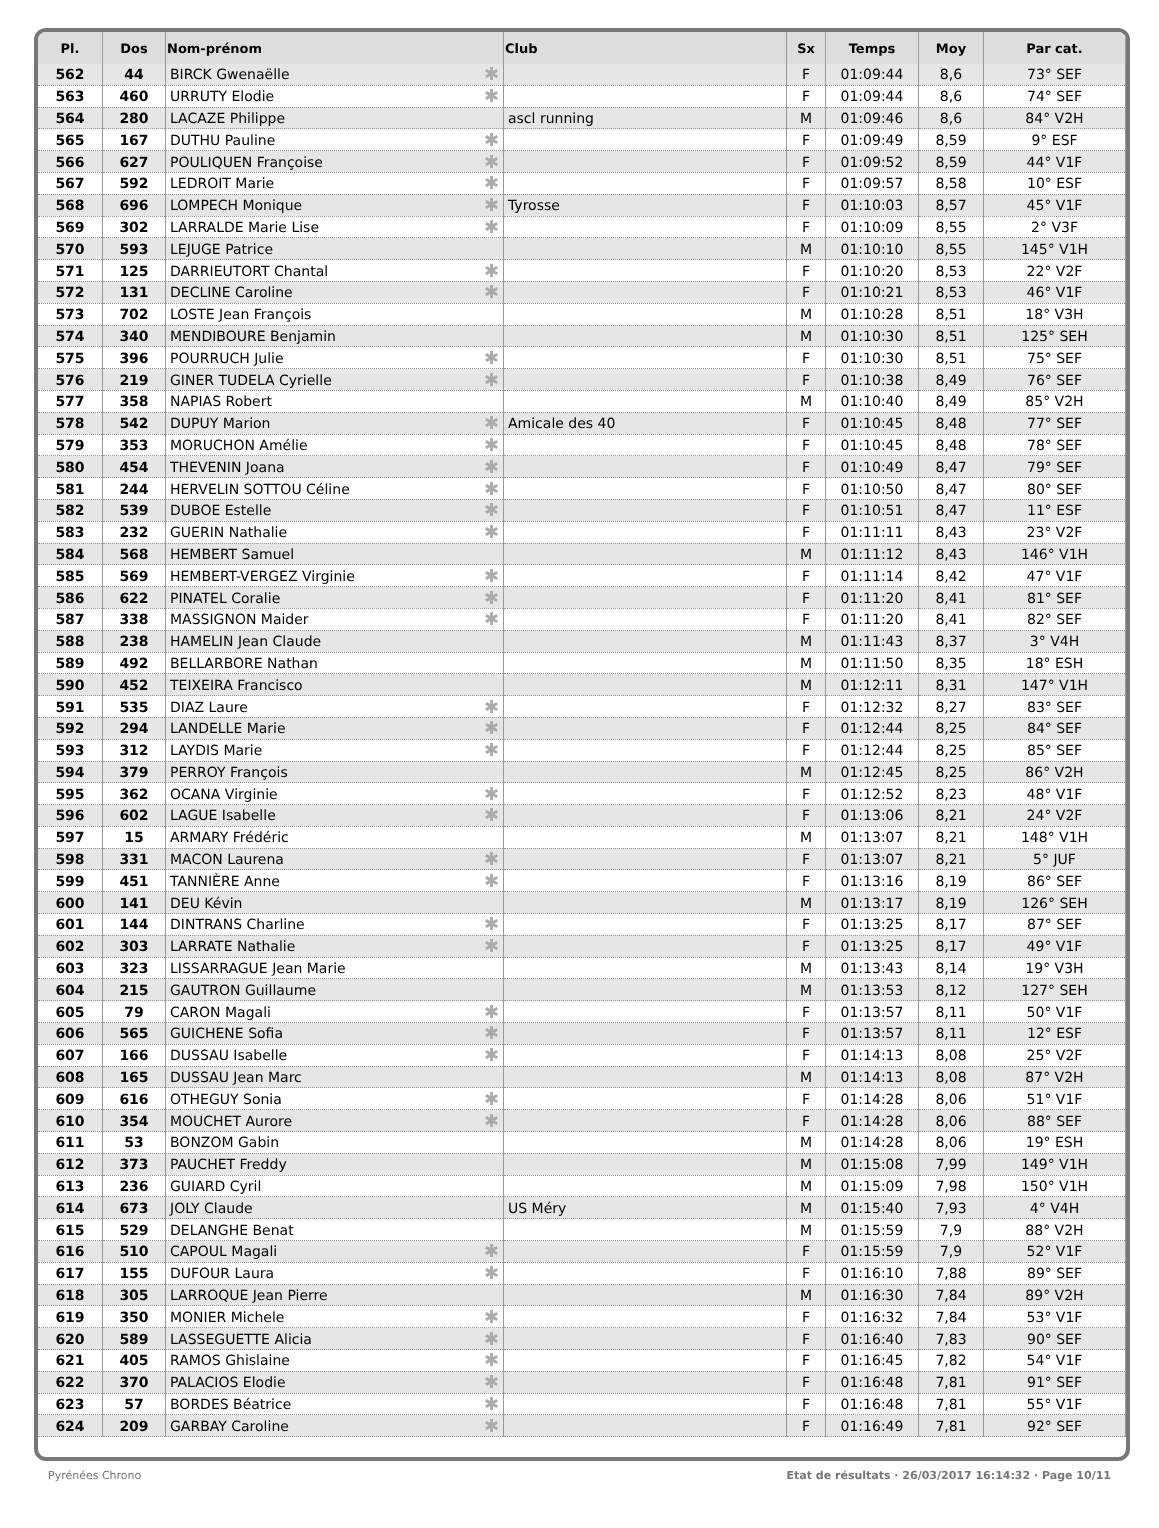| Pl. | Dos | Nom-prénom | Club | Sx | Temps | Moy | Par cat. |
| --- | --- | --- | --- | --- | --- | --- | --- |
| 562 | 44 | BIRCK Gwenaëlle ✱ | | F | 01:09:44 | 8,6 | 73° SEF |
| 563 | 460 | URRUTY Elodie ✱ | | F | 01:09:44 | 8,6 | 74° SEF |
| 564 | 280 | LACAZE Philippe | ascl running | M | 01:09:46 | 8,6 | 84° V2H |
| 565 | 167 | DUTHU Pauline ✱ | | F | 01:09:49 | 8,59 | 9° ESF |
| 566 | 627 | POULIQUEN Françoise ✱ | | F | 01:09:52 | 8,59 | 44° V1F |
| 567 | 592 | LEDROIT Marie ✱ | | F | 01:09:57 | 8,58 | 10° ESF |
| 568 | 696 | LOMPECH Monique ✱ | Tyrosse | F | 01:10:03 | 8,57 | 45° V1F |
| 569 | 302 | LARRALDE Marie Lise ✱ | | F | 01:10:09 | 8,55 | 2° V3F |
| 570 | 593 | LEJUGE Patrice | | M | 01:10:10 | 8,55 | 145° V1H |
| 571 | 125 | DARRIEUTORT Chantal ✱ | | F | 01:10:20 | 8,53 | 22° V2F |
| 572 | 131 | DECLINE Caroline ✱ | | F | 01:10:21 | 8,53 | 46° V1F |
| 573 | 702 | LOSTE Jean François | | M | 01:10:28 | 8,51 | 18° V3H |
| 574 | 340 | MENDIBOURE Benjamin | | M | 01:10:30 | 8,51 | 125° SEH |
| 575 | 396 | POURRUCH Julie ✱ | | F | 01:10:30 | 8,51 | 75° SEF |
| 576 | 219 | GINER TUDELA Cyrielle ✱ | | F | 01:10:38 | 8,49 | 76° SEF |
| 577 | 358 | NAPIAS Robert | | M | 01:10:40 | 8,49 | 85° V2H |
| 578 | 542 | DUPUY Marion ✱ | Amicale des 40 | F | 01:10:45 | 8,48 | 77° SEF |
| 579 | 353 | MORUCHON Amélie ✱ | | F | 01:10:45 | 8,48 | 78° SEF |
| 580 | 454 | THEVENIN Joana ✱ | | F | 01:10:49 | 8,47 | 79° SEF |
| 581 | 244 | HERVELIN SOTTOU Céline ✱ | | F | 01:10:50 | 8,47 | 80° SEF |
| 582 | 539 | DUBOE Estelle ✱ | | F | 01:10:51 | 8,47 | 11° ESF |
| 583 | 232 | GUERIN Nathalie ✱ | | F | 01:11:11 | 8,43 | 23° V2F |
| 584 | 568 | HEMBERT Samuel | | M | 01:11:12 | 8,43 | 146° V1H |
| 585 | 569 | HEMBERT-VERGEZ Virginie ✱ | | F | 01:11:14 | 8,42 | 47° V1F |
| 586 | 622 | PINATEL Coralie ✱ | | F | 01:11:20 | 8,41 | 81° SEF |
| 587 | 338 | MASSIGNON Maider ✱ | | F | 01:11:20 | 8,41 | 82° SEF |
| 588 | 238 | HAMELIN Jean Claude | | M | 01:11:43 | 8,37 | 3° V4H |
| 589 | 492 | BELLARBORE Nathan | | M | 01:11:50 | 8,35 | 18° ESH |
| 590 | 452 | TEIXEIRA Francisco | | M | 01:12:11 | 8,31 | 147° V1H |
| 591 | 535 | DIAZ Laure ✱ | | F | 01:12:32 | 8,27 | 83° SEF |
| 592 | 294 | LANDELLE Marie ✱ | | F | 01:12:44 | 8,25 | 84° SEF |
| 593 | 312 | LAYDIS Marie ✱ | | F | 01:12:44 | 8,25 | 85° SEF |
| 594 | 379 | PERROY François | | M | 01:12:45 | 8,25 | 86° V2H |
| 595 | 362 | OCANA Virginie ✱ | | F | 01:12:52 | 8,23 | 48° V1F |
| 596 | 602 | LAGUE Isabelle ✱ | | F | 01:13:06 | 8,21 | 24° V2F |
| 597 | 15 | ARMARY Frédéric | | M | 01:13:07 | 8,21 | 148° V1H |
| 598 | 331 | MACON Laurena ✱ | | F | 01:13:07 | 8,21 | 5° JUF |
| 599 | 451 | TANNIÈRE Anne ✱ | | F | 01:13:16 | 8,19 | 86° SEF |
| 600 | 141 | DEU Kévin | | M | 01:13:17 | 8,19 | 126° SEH |
| 601 | 144 | DINTRANS Charline ✱ | | F | 01:13:25 | 8,17 | 87° SEF |
| 602 | 303 | LARRATE Nathalie ✱ | | F | 01:13:25 | 8,17 | 49° V1F |
| 603 | 323 | LISSARRAGUE Jean Marie | | M | 01:13:43 | 8,14 | 19° V3H |
| 604 | 215 | GAUTRON Guillaume | | M | 01:13:53 | 8,12 | 127° SEH |
| 605 | 79 | CARON Magali ✱ | | F | 01:13:57 | 8,11 | 50° V1F |
| 606 | 565 | GUICHENE Sofia ✱ | | F | 01:13:57 | 8,11 | 12° ESF |
| 607 | 166 | DUSSAU Isabelle ✱ | | F | 01:14:13 | 8,08 | 25° V2F |
| 608 | 165 | DUSSAU Jean Marc | | M | 01:14:13 | 8,08 | 87° V2H |
| 609 | 616 | OTHEGUY Sonia ✱ | | F | 01:14:28 | 8,06 | 51° V1F |
| 610 | 354 | MOUCHET Aurore ✱ | | F | 01:14:28 | 8,06 | 88° SEF |
| 611 | 53 | BONZOM Gabin | | M | 01:14:28 | 8,06 | 19° ESH |
| 612 | 373 | PAUCHET Freddy | | M | 01:15:08 | 7,99 | 149° V1H |
| 613 | 236 | GUIARD Cyril | | M | 01:15:09 | 7,98 | 150° V1H |
| 614 | 673 | JOLY Claude | US Méry | M | 01:15:40 | 7,93 | 4° V4H |
| 615 | 529 | DELANGHE Benat | | M | 01:15:59 | 7,9 | 88° V2H |
| 616 | 510 | CAPOUL Magali ✱ | | F | 01:15:59 | 7,9 | 52° V1F |
| 617 | 155 | DUFOUR Laura ✱ | | F | 01:16:10 | 7,88 | 89° SEF |
| 618 | 305 | LARROQUE Jean Pierre | | M | 01:16:30 | 7,84 | 89° V2H |
| 619 | 350 | MONIER Michele ✱ | | F | 01:16:32 | 7,84 | 53° V1F |
| 620 | 589 | LASSEGUETTE Alicia ✱ | | F | 01:16:40 | 7,83 | 90° SEF |
| 621 | 405 | RAMOS Ghislaine ✱ | | F | 01:16:45 | 7,82 | 54° V1F |
| 622 | 370 | PALACIOS Elodie ✱ | | F | 01:16:48 | 7,81 | 91° SEF |
| 623 | 57 | BORDES Béatrice ✱ | | F | 01:16:48 | 7,81 | 55° V1F |
| 624 | 209 | GARBAY Caroline ✱ | | F | 01:16:49 | 7,81 | 92° SEF |
Pyrénées Chrono Etat de résultats · 26/03/2017 16:14:32 · Page 10/11